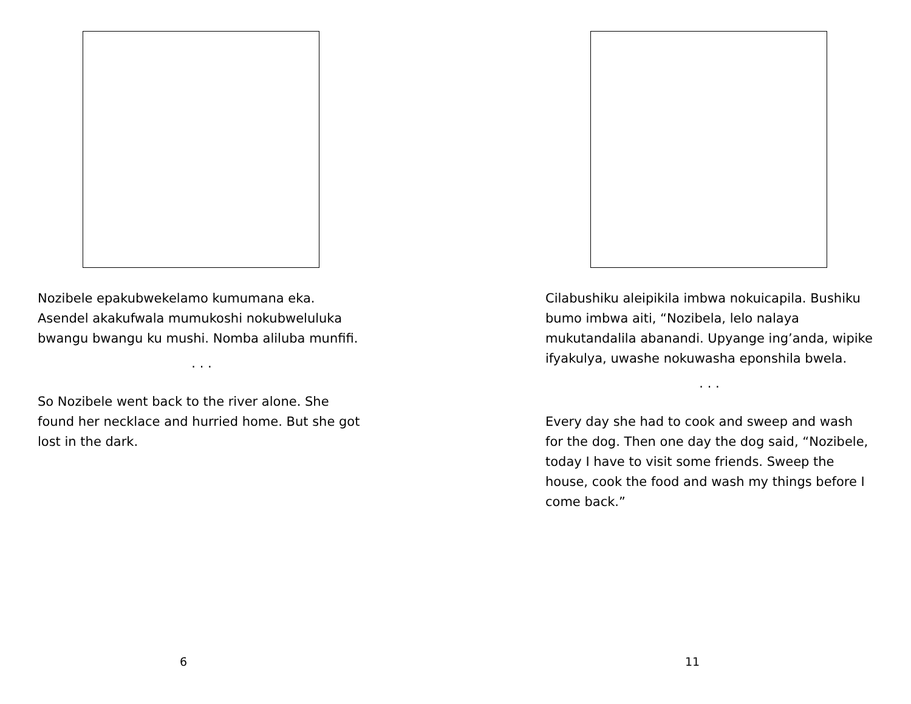Nozibele epakubwekelamo kumumana eka. Asendel akakufwala mumukoshi nokubweluluka bwangu bwangu ku mushi. Nomba aliluba munfifi.
. . .
So Nozibele went back to the river alone. She found her necklace and hurried home. But she got lost in the dark.
6
Cilabushiku aleipikila imbwa nokuicapila. Bushiku bumo imbwa aiti, “Nozibela, lelo nalaya mukutandalila abanandi. Upyange ing’anda, wipike ifyakulya, uwashe nokuwasha eponshila bwela.
. . .
Every day she had to cook and sweep and wash for the dog. Then one day the dog said, “Nozibele, today I have to visit some friends. Sweep the house, cook the food and wash my things before I come back.”
11